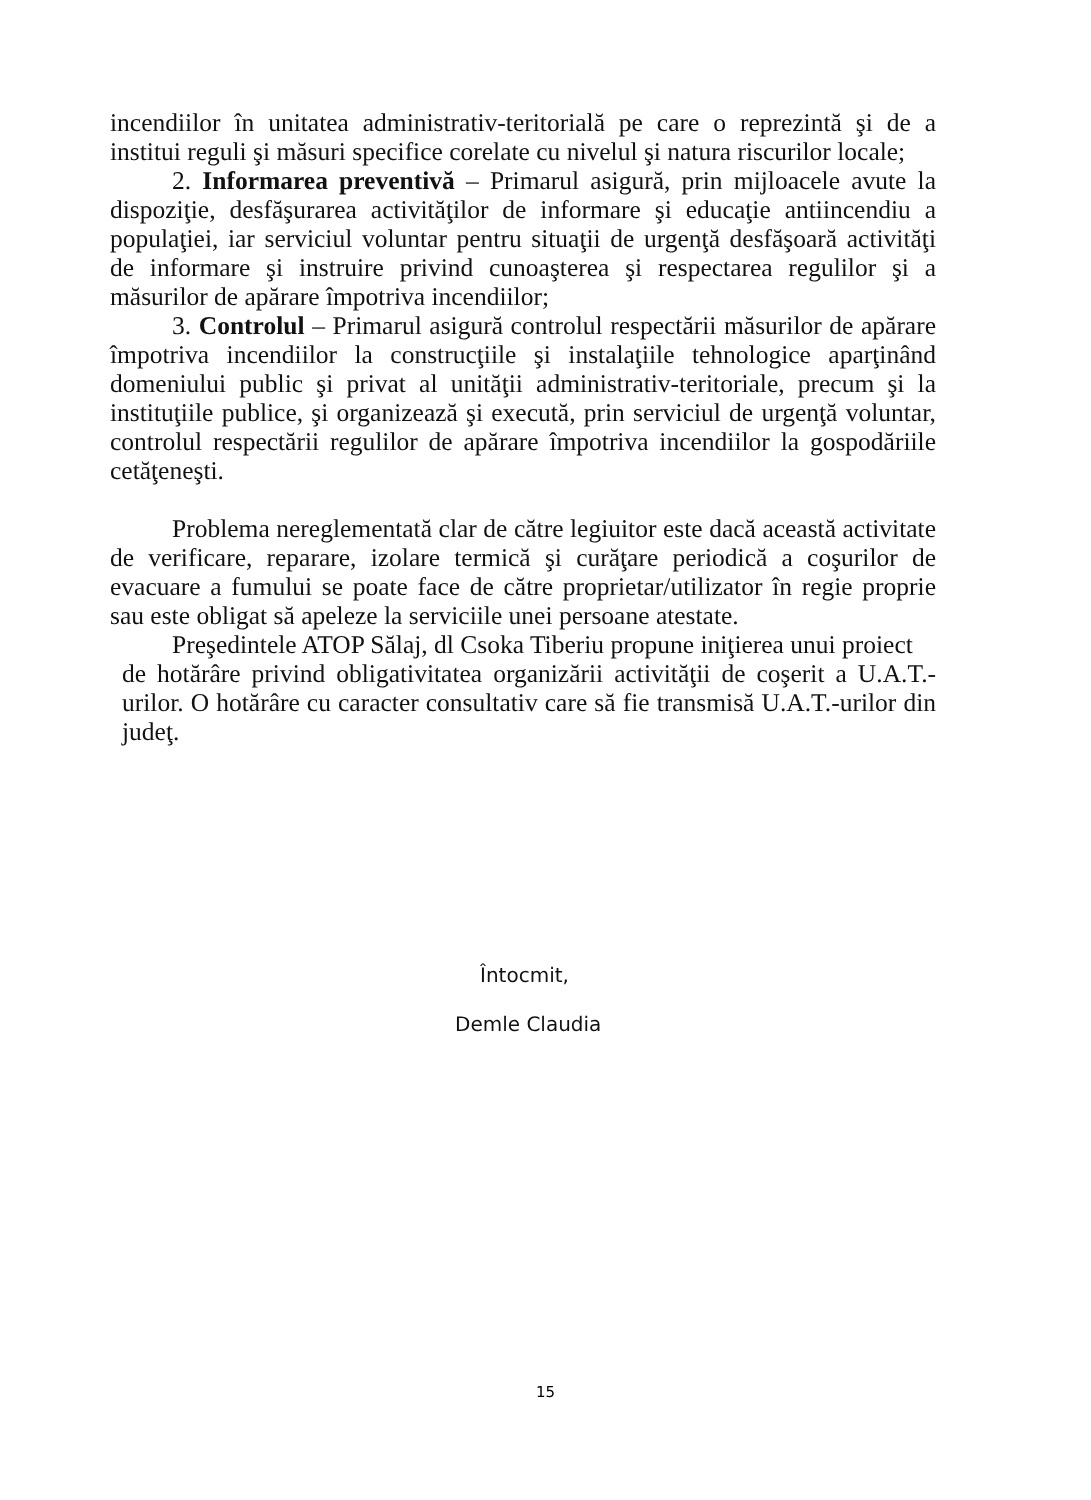incendiilor în unitatea administrativ-teritorială pe care o reprezintă şi de a institui reguli şi măsuri specifice corelate cu nivelul şi natura riscurilor locale;
2. Informarea preventivă – Primarul asigură, prin mijloacele avute la dispoziţie, desfăşurarea activităţilor de informare şi educaţie antiincendiu a populaţiei, iar serviciul voluntar pentru situaţii de urgenţă desfăşoară activităţi de informare şi instruire privind cunoaşterea şi respectarea regulilor şi a măsurilor de apărare împotriva incendiilor;
3. Controlul – Primarul asigură controlul respectării măsurilor de apărare împotriva incendiilor la construcţiile şi instalaţiile tehnologice aparţinând domeniului public şi privat al unităţii administrativ-teritoriale, precum şi la instituţiile publice, şi organizează şi execută, prin serviciul de urgenţă voluntar, controlul respectării regulilor de apărare împotriva incendiilor la gospodăriile cetăţeneşti.
Problema nereglementată clar de către legiuitor este dacă această activitate de verificare, reparare, izolare termică şi curăţare periodică a coşurilor de evacuare a fumului se poate face de către proprietar/utilizator în regie proprie sau este obligat să apeleze la serviciile unei persoane atestate.
Preşedintele ATOP Sălaj, dl Csoka Tiberiu propune iniţierea unui proiect
de hotărâre privind obligativitatea organizării activităţii de coşerit a U.A.T.-urilor. O hotărâre cu caracter consultativ care să fie transmisă U.A.T.-urilor din judeţ.
Întocmit,
Demle Claudia
15